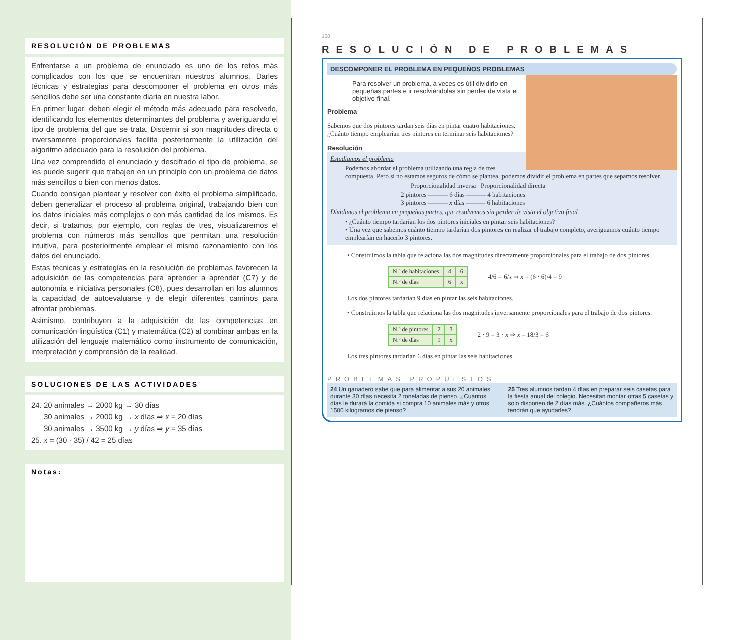RESOLUCIÓN DE PROBLEMAS
Enfrentarse a un problema de enunciado es uno de los retos más complicados con los que se encuentran nuestros alumnos. Darles técnicas y estrategias para descomponer el problema en otros más sencillos debe ser una constante diaria en nuestra labor.
En primer lugar, deben elegir el método más adecuado para resolverlo, identificando los elementos determinantes del problema y averiguando el tipo de problema del que se trata. Discernir si son magnitudes directa o inversamente proporcionales facilita posteriormente la utilización del algoritmo adecuado para la resolución del problema.
Una vez comprendido el enunciado y descifrado el tipo de problema, se les puede sugerir que trabajen en un principio con un problema de datos más sencillos o bien con menos datos.
Cuando consigan plantear y resolver con éxito el problema simplificado, deben generalizar el proceso al problema original, trabajando bien con los datos iniciales más complejos o con más cantidad de los mismos. Es decir, si tratamos, por ejemplo, con reglas de tres, visualizaremos el problema con números más sencillos que permitan una resolución intuitiva, para posteriormente emplear el mismo razonamiento con los datos del enunciado.
Estas técnicas y estrategias en la resolución de problemas favorecen la adquisición de las competencias para aprender a aprender (C7) y de autonomía e iniciativa personales (C8), pues desarrollan en los alumnos la capacidad de autoevaluarse y de elegir diferentes caminos para afrontar problemas.
Asimismo, contribuyen a la adquisición de las competencias en comunicación lingüística (C1) y matemática (C2) al combinar ambas en la utilización del lenguaje matemático como instrumento de comunicación, interpretación y comprensión de la realidad.
SOLUCIONES DE LAS ACTIVIDADES
24. 20 animales → 2000 kg → 30 días
30 animales → 2000 kg → x días ⇒ x = 20 días
30 animales → 3500 kg → y días ⇒ y = 35 días
25. x = (30 · 35) / 42 = 25 días
Notas:
108
RESOLUCIÓN DE PROBLEMAS
DESCOMPONER EL PROBLEMA EN PEQUEÑOS PROBLEMAS
Para resolver un problema, a veces es útil dividirlo en pequeñas partes e ir resolviéndolas sin perder de vista el objetivo final.
Problema
Sabemos que dos pintores tardan seis días en pintar cuatro habitaciones. ¿Cuánto tiempo emplearían tres pintores en terminar seis habitaciones?
Resolución
Estudiamos el problema
Podemos abordar el problema utilizando una regla de tres compuesta. Pero si no estamos seguros de cómo se plantea, podemos dividir el problema en partes que sepamos resolver.
Proporcionalidad inversa Proporcionalidad directa
2 pintores ——— 6 días ——— 4 habitaciones
3 pintores ——— x días ——— 6 habitaciones
Dividimos el problema en pequeñas partes, que resolvemos sin perder de vista el objetivo final
• ¿Cuánto tiempo tardarían los dos pintores iniciales en pintar seis habitaciones?
• Una vez que sabemos cuánto tiempo tardarían dos pintores en realizar el trabajo completo, averiguamos cuánto tiempo emplearían en hacerlo 3 pintores.
• Construimos la tabla que relaciona las dos magnitudes directamente proporcionales para el trabajo de dos pintores.
| N.º de habitaciones | 4 | 6 |
| N.º de días | 6 | x |
4/6 = 6/x ⇒ x = (6 · 6)/4 = 9
Los dos pintores tardarían 9 días en pintar las seis habitaciones.
• Construimos la tabla que relaciona las dos magnitudes inversamente proporcionales para el trabajo de dos pintores.
| N.º de pintores | 2 | 3 |
| N.º de días | 9 | x |
2 · 9 = 3 · x ⇒ x = 18/3 = 6
Los tres pintores tardarían 6 días en pintar las seis habitaciones.
PROBLEMAS PROPUESTOS
24 Un ganadero sabe que para alimentar a sus 20 animales durante 30 días necesita 2 toneladas de pienso. ¿Cuántos días le durará la comida si compra 10 animales más y otros 1500 kilogramos de pienso?
25 Tres alumnos tardan 4 días en preparar seis casetas para la fiesta anual del colegio. Necesitan montar otras 5 casetas y solo disponen de 2 días más. ¿Cuántos compañeros más tendrán que ayudarles?